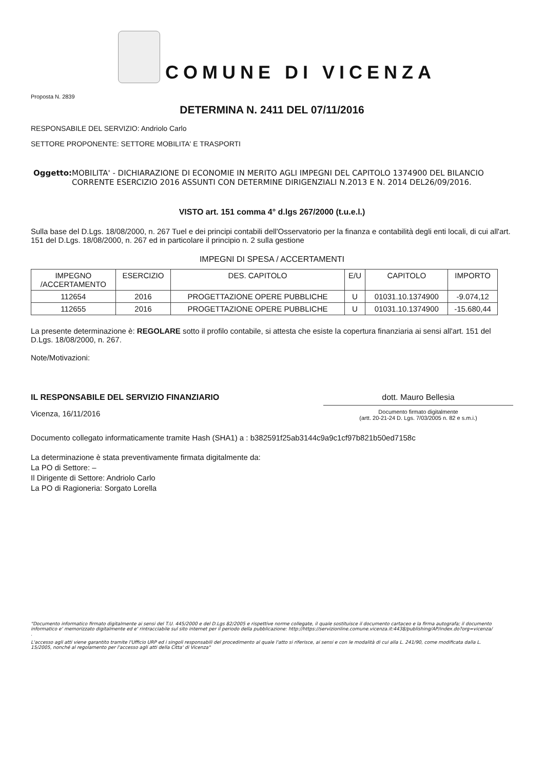COMUNE DI VICENZA
Proposta N. 2839
DETERMINA N. 2411 DEL 07/11/2016
RESPONSABILE DEL SERVIZIO: Andriolo Carlo
SETTORE PROPONENTE: SETTORE MOBILITA' E TRASPORTI
Oggetto: MOBILITA' - DICHIARAZIONE DI ECONOMIE IN MERITO AGLI IMPEGNI DEL CAPITOLO 1374900 DEL BILANCIO CORRENTE ESERCIZIO 2016 ASSUNTI CON DETERMINE DIRIGENZIALI N.2013 E N. 2014 DEL26/09/2016.
VISTO art. 151 comma 4° d.lgs 267/2000 (t.u.e.l.)
Sulla base del D.Lgs. 18/08/2000, n. 267 Tuel e dei principi contabili dell'Osservatorio per la finanza e contabilità degli enti locali, di cui all'art. 151 del D.Lgs. 18/08/2000, n. 267 ed in particolare il principio n. 2 sulla gestione
IMPEGNI DI SPESA / ACCERTAMENTI
| IMPEGNO /ACCERTAMENTO | ESERCIZIO | DES. CAPITOLO | E/U | CAPITOLO | IMPORTO |
| --- | --- | --- | --- | --- | --- |
| 112654 | 2016 | PROGETTAZIONE OPERE PUBBLICHE | U | 01031.10.1374900 | -9.074,12 |
| 112655 | 2016 | PROGETTAZIONE OPERE PUBBLICHE | U | 01031.10.1374900 | -15.680,44 |
La presente determinazione è: REGOLARE sotto il profilo contabile, si attesta che esiste la copertura finanziaria ai sensi all'art. 151 del D.Lgs. 18/08/2000, n. 267.
Note/Motivazioni:
IL RESPONSABILE DEL SERVIZIO FINANZIARIO
Vicenza, 16/11/2016
dott. Mauro Bellesia
Documento firmato digitalmente
(artt. 20-21-24 D. Lgs. 7/03/2005 n. 82 e s.m.i.)
Documento collegato informaticamente tramite Hash (SHA1) a : b382591f25ab3144c9a9c1cf97b821b50ed7158c
La determinazione è stata preventivamente firmata digitalmente da:
La PO di Settore: –
Il Dirigente di Settore: Andriolo Carlo
La PO di Ragioneria: Sorgato Lorella
"Documento informatico firmato digitalmente ai sensi del T.U. 445/2000 e del D.Lgs 82/2005 e rispettive norme collegate, il quale sostituisce il documento cartaceo e la firma autografa; il documento informatico e' memorizzato digitalmente ed e' rintracciabile sul sito internet per il periodo della pubblicazione: http://https://servizionline.comune.vicenza.it:4438/publishing/AP/index.do?org=vicenza/ .
L'accesso agli atti viene garantito tramite l'Ufficio URP ed i singoli responsabili del procedimento al quale l'atto si riferisce, ai sensi e con le modalità di cui alla L. 241/90, come modificata dalla L. 15/2005, nonché al regolamento per l'accesso agli atti della Citta' di Vicenza"